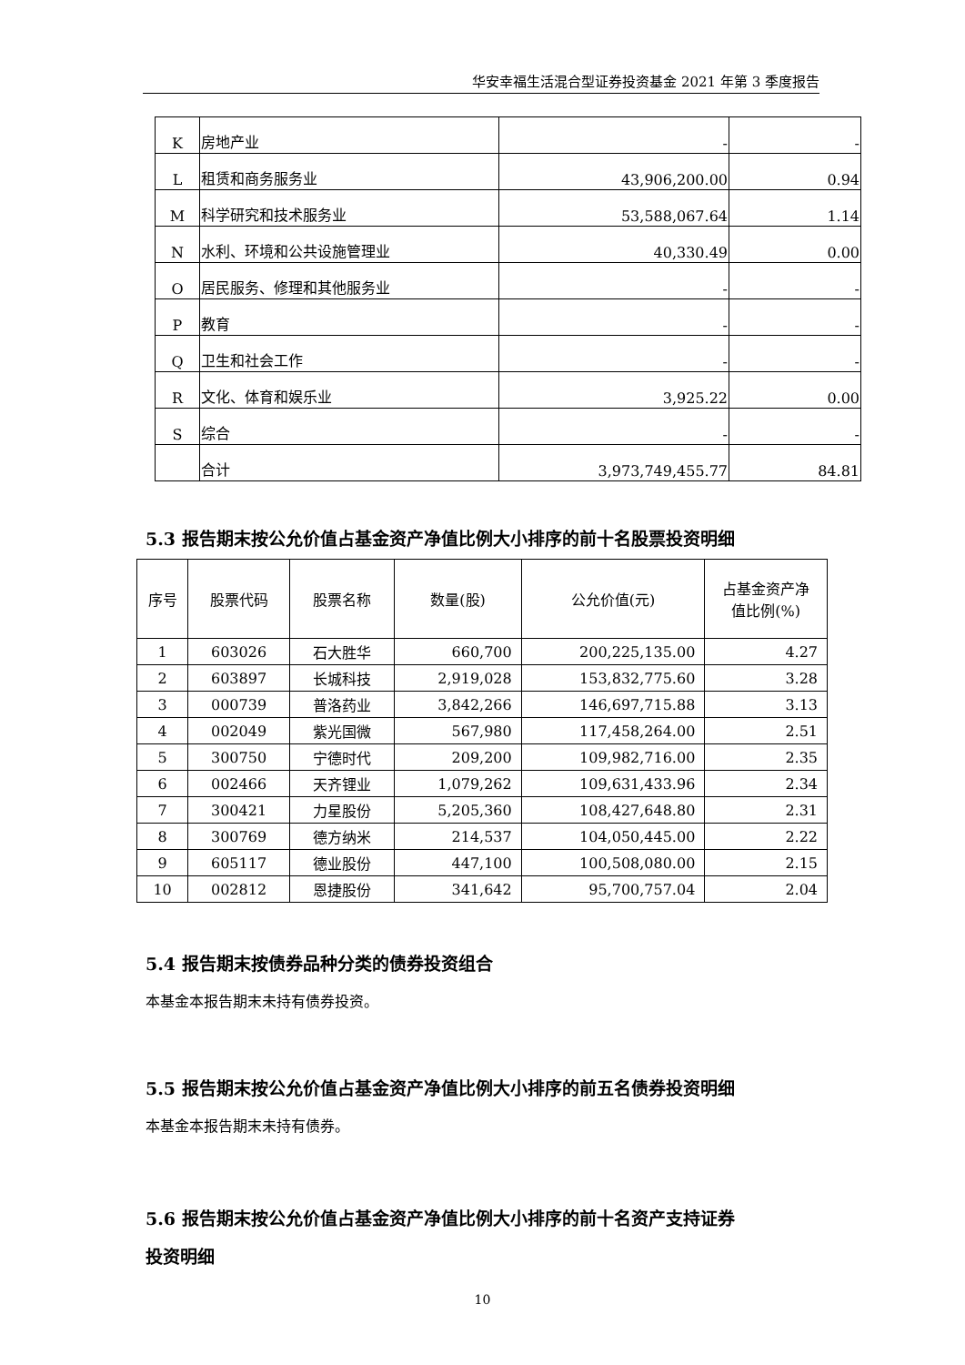华安幸福生活混合型证券投资基金 2021 年第 3 季度报告
| K | 房地产业 | - | - |
| L | 租赁和商务服务业 | 43,906,200.00 | 0.94 |
| M | 科学研究和技术服务业 | 53,588,067.64 | 1.14 |
| N | 水利、环境和公共设施管理业 | 40,330.49 | 0.00 |
| O | 居民服务、修理和其他服务业 | - | - |
| P | 教育 | - | - |
| Q | 卫生和社会工作 | - | - |
| R | 文化、体育和娱乐业 | 3,925.22 | 0.00 |
| S | 综合 | - | - |
| | 合计 | 3,973,749,455.77 | 84.81 |
5.3 报告期末按公允价值占基金资产净值比例大小排序的前十名股票投资明细
| 序号 | 股票代码 | 股票名称 | 数量(股) | 公允价值(元) | 占基金资产净 值比例(%) |
| --- | --- | --- | --- | --- | --- |
| 1 | 603026 | 石大胜华 | 660,700 | 200,225,135.00 | 4.27 |
| 2 | 603897 | 长城科技 | 2,919,028 | 153,832,775.60 | 3.28 |
| 3 | 000739 | 普洛药业 | 3,842,266 | 146,697,715.88 | 3.13 |
| 4 | 002049 | 紫光国微 | 567,980 | 117,458,264.00 | 2.51 |
| 5 | 300750 | 宁德时代 | 209,200 | 109,982,716.00 | 2.35 |
| 6 | 002466 | 天齐锂业 | 1,079,262 | 109,631,433.96 | 2.34 |
| 7 | 300421 | 力星股份 | 5,205,360 | 108,427,648.80 | 2.31 |
| 8 | 300769 | 德方纳米 | 214,537 | 104,050,445.00 | 2.22 |
| 9 | 605117 | 德业股份 | 447,100 | 100,508,080.00 | 2.15 |
| 10 | 002812 | 恩捷股份 | 341,642 | 95,700,757.04 | 2.04 |
5.4 报告期末按债券品种分类的债券投资组合
本基金本报告期末未持有债券投资。
5.5 报告期末按公允价值占基金资产净值比例大小排序的前五名债券投资明细
本基金本报告期末未持有债券。
5.6 报告期末按公允价值占基金资产净值比例大小排序的前十名资产支持证券
投资明细
10